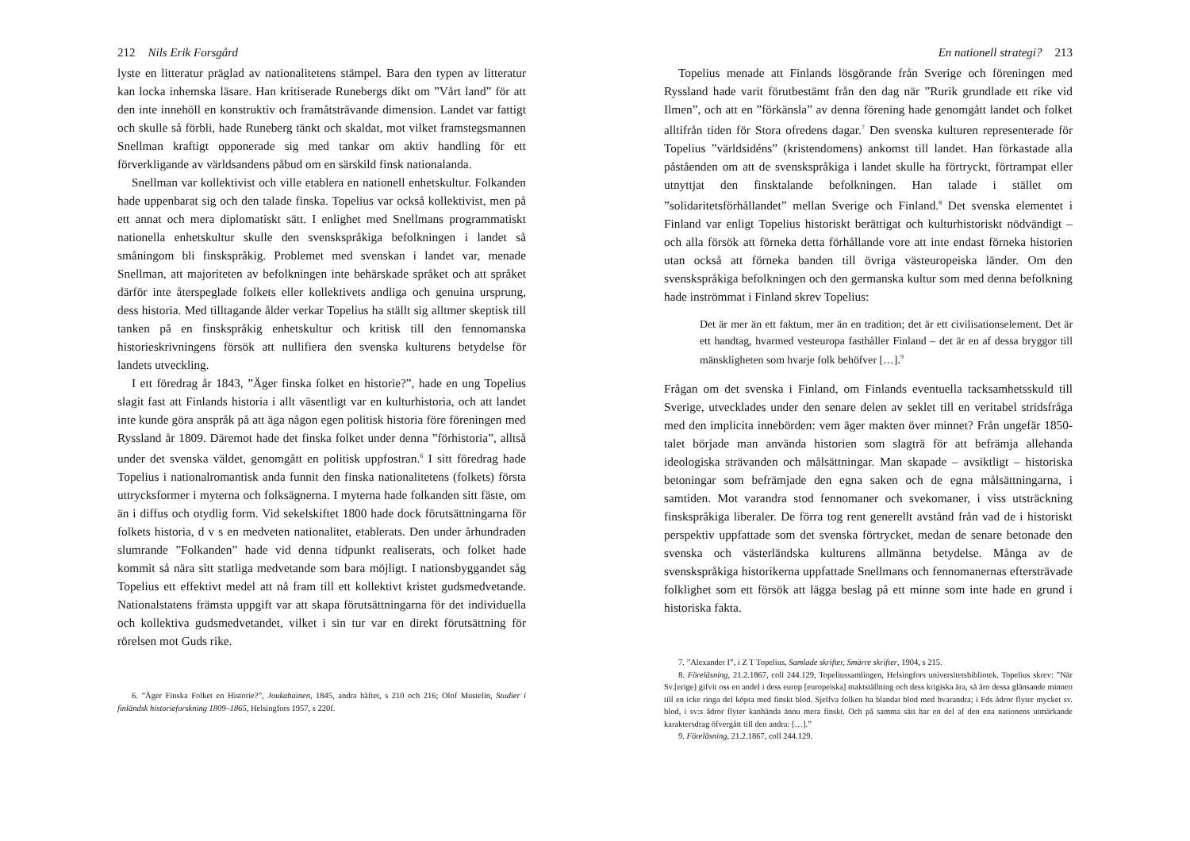212 Nils Erik Forsgård
lyste en litteratur präglad av nationalitetens stämpel. Bara den typen av litteratur kan locka inhemska läsare. Han kritiserade Runebergs dikt om ”Vårt land” för att den inte innehöll en konstruktiv och framåtsträvande dimension. Landet var fattigt och skulle så förbli, hade Runeberg tänkt och skaldat, mot vilket framstegsmannen Snellman kraftigt opponerade sig med tankar om aktiv handling för ett förverkligande av världsandens påbud om en särskild finsk nationalanda.
Snellman var kollektivist och ville etablera en nationell enhetskultur. Folkanden hade uppenbarat sig och den talade finska. Topelius var också kollektivist, men på ett annat och mera diplomatiskt sätt. I enlighet med Snellmans programmatiskt nationella enhetskultur skulle den svenskspråkiga befolkningen i landet så småningom bli finskspråkig. Problemet med svenskan i landet var, menade Snellman, att majoriteten av befolkningen inte behärskade språket och att språket därför inte återspeglade folkets eller kollektivets andliga och genuina ursprung, dess historia. Med tilltagande ålder verkar Topelius ha ställt sig alltmer skeptisk till tanken på en finskspråkig enhetskultur och kritisk till den fennomanska historieskrivningens försök att nullifiera den svenska kulturens betydelse för landets utveckling.
I ett föredrag år 1843, ”Äger finska folket en historie?”, hade en ung Topelius slagit fast att Finlands historia i allt väsentligt var en kulturhistoria, och att landet inte kunde göra anspråk på att äga någon egen politisk historia före föreningen med Ryssland år 1809. Däremot hade det finska folket under denna ”förhistoria”, alltså under det svenska väldet, genomgått en politisk uppfostran.<sup>6</sup> I sitt föredrag hade Topelius i nationalromantisk anda funnit den finska nationalitetens (folkets) första uttrycksformer i myterna och folksägnerna. I myterna hade folkanden sitt fäste, om än i diffus och otydlig form. Vid sekelskiftet 1800 hade dock förutsättningarna för folkets historia, d v s en medveten nationalitet, etablerats. Den under århundraden slumrande ”Folkanden” hade vid denna tidpunkt realiserats, och folket hade kommit så nära sitt statliga medvetande som bara möjligt. I nationsbyggandet såg Topelius ett effektivt medel att nå fram till ett kollektivt kristet gudsmedvetande. Nationalstatens främsta uppgift var att skapa förutsättningarna för det individuella och kollektiva gudsmedvetandet, vilket i sin tur var en direkt förutsättning för rörelsen mot Guds rike.
6. ”Äger Finska Folket en Historie?”, Joukahainen, 1845, andra häftet, s 210 och 216; Olof Mustelin, Studier i finländsk historieforskning 1809–1865, Helsingfors 1957, s 220f.
En nationell strategi? 213
Topelius menade att Finlands lösgörande från Sverige och föreningen med Ryssland hade varit förutbestämt från den dag när ”Rurik grundlade ett rike vid Ilmen”, och att en ”förkänsla” av denna förening hade genomgått landet och folket alltifrån tiden för Stora ofredens dagar.<sup>7</sup> Den svenska kulturen representerade för Topelius ”världsidéns” (kristendomens) ankomst till landet. Han förkastade alla påståenden om att de svenskspråkiga i landet skulle ha förtryckt, förtrampat eller utnyttjat den finsktalande befolkningen. Han talade i stället om ”solidaritetsförhållandet” mellan Sverige och Finland.<sup>8</sup> Det svenska elementet i Finland var enligt Topelius historiskt berättigat och kulturhistoriskt nödvändigt – och alla försök att förneka detta förhållande vore att inte endast förneka historien utan också att förneka banden till övriga västeuropeiska länder. Om den svenskspråkiga befolkningen och den germanska kultur som med denna befolkning hade inströmmat i Finland skrev Topelius:
Det är mer än ett faktum, mer än en tradition; det är ett civilisationselement. Det är ett handtag, hvarmed vesteuropa fasthåller Finland – det är en af dessa bryggor till mänskligheten som hvarje folk behöfver […].<sup>9</sup>
Frågan om det svenska i Finland, om Finlands eventuella tacksamhetsskuld till Sverige, utvecklades under den senare delen av seklet till en veritabel stridsfråga med den implicita innebörden: vem äger makten över minnet? Från ungefär 1850-talet började man använda historien som slagträ för att befrämja allehanda ideologiska strävanden och målsättningar. Man skapade – avsiktligt – historiska betoningar som befrämjade den egna saken och de egna målsättningarna, i samtiden. Mot varandra stod fennomaner och svekomaner, i viss utsträckning finskspråkiga liberaler. De förra tog rent generellt avstånd från vad de i historiskt perspektiv uppfattade som det svenska förtrycket, medan de senare betonade den svenska och västerländska kulturens allmänna betydelse. Många av de svenskspråkiga historikerna uppfattade Snellmans och fennomanernas eftersträvade folklighet som ett försök att lägga beslag på ett minne som inte hade en grund i historiska fakta.
7. ”Alexander I”, i Z T Topelius, Samlade skrifter, Smärre skrifter, 1904, s 215.
8. Föreläsning, 21.2.1867, coll 244.129, Topeliussamlingen, Helsingfors universitetsbibliotek. Topelius skrev: ”När Sv.[erige] gifvit oss en andel i dess europ [europeiska] maktställning och dess krigiska ära, så äro dessa glänsande minnen till en icke ringa del köpta med finskt blod. Sjelfva folken ha blandat blod med hvarandra; i Fds ådror flyter mycket sv. blod, i sv:s ådror flyter kanhända ännu mera finskt. Och på samma sätt har en del af den ena nationens utmärkande karaktersdrag öfvergått till den andra: […].”
9. Föreläsning, 21.2.1867, coll 244.129.